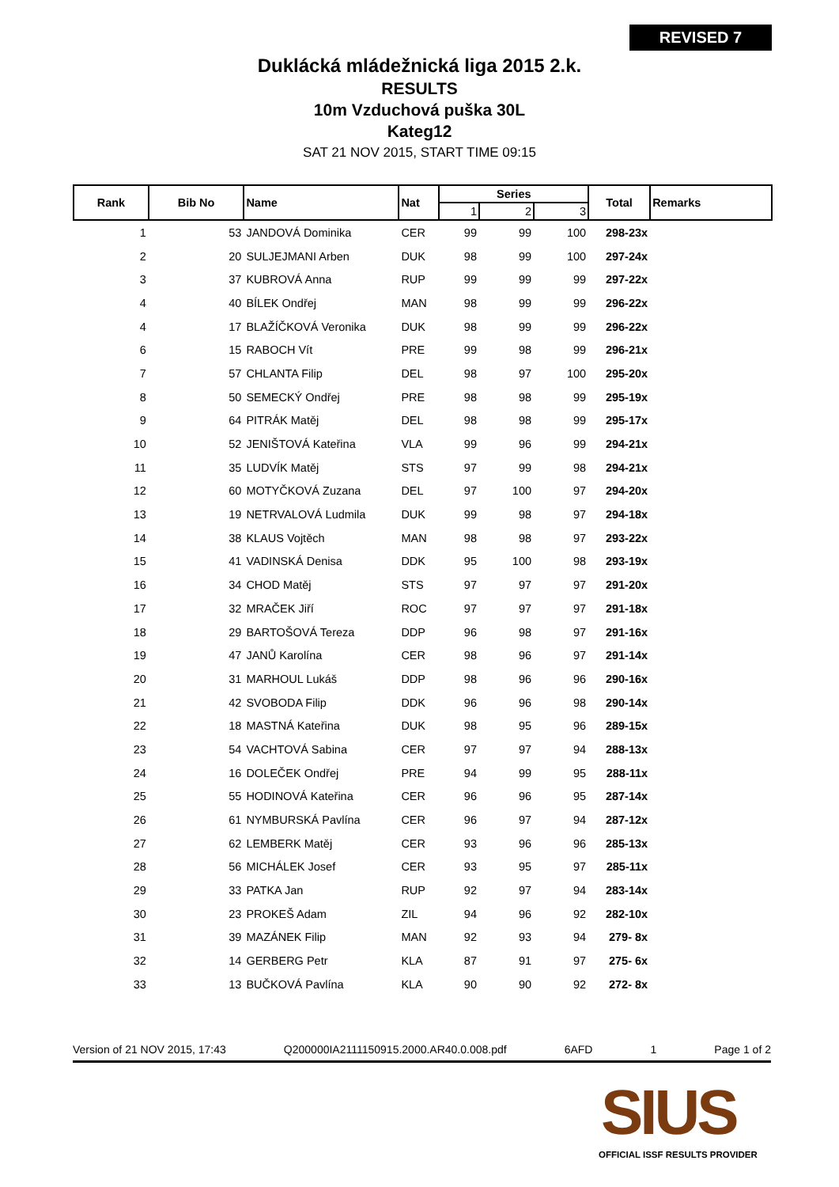REVISED 7
Duklácká mládežnická liga 2015 2.k.
RESULTS
10m Vzduchová puška 30L
Kateg12
SAT 21 NOV 2015, START TIME 09:15
| Rank | Bib No | Name | Nat | Series | | | Total | Remarks |
| --- | --- | --- | --- | --- | --- | --- | --- | --- |
| | | | | 1 | 2 | 3 | | |
| 1 | 53 | JANDOVÁ Dominika | CER | 99 | 99 | 100 | 298-23x | |
| 2 | 20 | SULJEJMANI Arben | DUK | 98 | 99 | 100 | 297-24x | |
| 3 | 37 | KUBROVÁ Anna | RUP | 99 | 99 | 99 | 297-22x | |
| 4 | 40 | BÍLEK Ondřej | MAN | 98 | 99 | 99 | 296-22x | |
| 4 | 17 | BLAŽÍČKOVÁ Veronika | DUK | 98 | 99 | 99 | 296-22x | |
| 6 | 15 | RABOCH Vít | PRE | 99 | 98 | 99 | 296-21x | |
| 7 | 57 | CHLANTA Filip | DEL | 98 | 97 | 100 | 295-20x | |
| 8 | 50 | SEMECKÝ Ondřej | PRE | 98 | 98 | 99 | 295-19x | |
| 9 | 64 | PITRÁK Matěj | DEL | 98 | 98 | 99 | 295-17x | |
| 10 | 52 | JENIŠTOVÁ Kateřina | VLA | 99 | 96 | 99 | 294-21x | |
| 11 | 35 | LUDVÍK Matěj | STS | 97 | 99 | 98 | 294-21x | |
| 12 | 60 | MOTYČKOVÁ Zuzana | DEL | 97 | 100 | 97 | 294-20x | |
| 13 | 19 | NETRVALOVÁ Ludmila | DUK | 99 | 98 | 97 | 294-18x | |
| 14 | 38 | KLAUS Vojtěch | MAN | 98 | 98 | 97 | 293-22x | |
| 15 | 41 | VADINSKÁ Denisa | DDK | 95 | 100 | 98 | 293-19x | |
| 16 | 34 | CHOD Matěj | STS | 97 | 97 | 97 | 291-20x | |
| 17 | 32 | MRAČEK Jiří | ROC | 97 | 97 | 97 | 291-18x | |
| 18 | 29 | BARTOŠOVÁ Tereza | DDP | 96 | 98 | 97 | 291-16x | |
| 19 | 47 | JANŮ Karolína | CER | 98 | 96 | 97 | 291-14x | |
| 20 | 31 | MARHOUL Lukáš | DDP | 98 | 96 | 96 | 290-16x | |
| 21 | 42 | SVOBODA Filip | DDK | 96 | 96 | 98 | 290-14x | |
| 22 | 18 | MASTNÁ Kateřina | DUK | 98 | 95 | 96 | 289-15x | |
| 23 | 54 | VACHTOVÁ Sabina | CER | 97 | 97 | 94 | 288-13x | |
| 24 | 16 | DOLEČEK Ondřej | PRE | 94 | 99 | 95 | 288-11x | |
| 25 | 55 | HODINOVÁ Kateřina | CER | 96 | 96 | 95 | 287-14x | |
| 26 | 61 | NYMBURSKÁ Pavlína | CER | 96 | 97 | 94 | 287-12x | |
| 27 | 62 | LEMBERK Matěj | CER | 93 | 96 | 96 | 285-13x | |
| 28 | 56 | MICHÁLEK Josef | CER | 93 | 95 | 97 | 285-11x | |
| 29 | 33 | PATKA Jan | RUP | 92 | 97 | 94 | 283-14x | |
| 30 | 23 | PROKEŠ Adam | ZIL | 94 | 96 | 92 | 282-10x | |
| 31 | 39 | MAZÁNEK Filip | MAN | 92 | 93 | 94 | 279- 8x | |
| 32 | 14 | GERBERG Petr | KLA | 87 | 91 | 97 | 275- 6x | |
| 33 | 13 | BUČKOVÁ Pavlína | KLA | 90 | 90 | 92 | 272- 8x | |
Version of 21 NOV 2015, 17:43 Q200000IA2111150915.2000.AR40.0.008.pdf 6AFD 1 Page 1 of 2
SIUS
OFFICIAL ISSF RESULTS PROVIDER